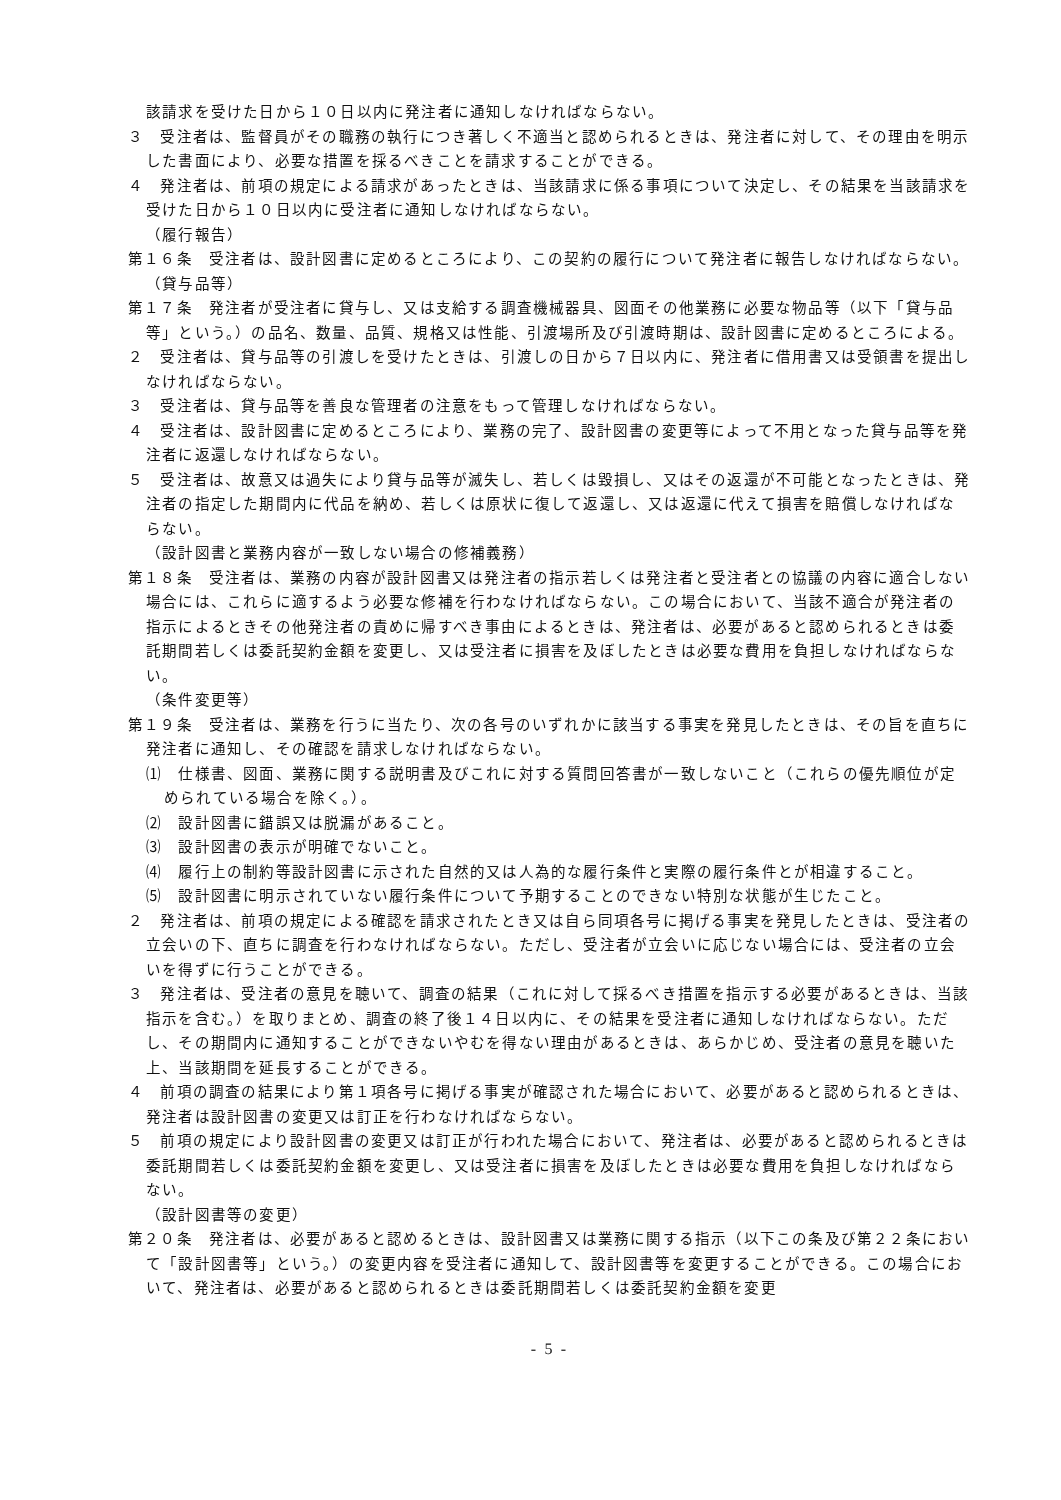該請求を受けた日から１０日以内に発注者に通知しなければならない。
３　受注者は、監督員がその職務の執行につき著しく不適当と認められるときは、発注者に対して、その理由を明示した書面により、必要な措置を採るべきことを請求することができる。
４　発注者は、前項の規定による請求があったときは、当該請求に係る事項について決定し、その結果を当該請求を受けた日から１０日以内に受注者に通知しなければならない。
（履行報告）
第１６条　受注者は、設計図書に定めるところにより、この契約の履行について発注者に報告しなければならない。
（貸与品等）
第１７条　発注者が受注者に貸与し、又は支給する調査機械器具、図面その他業務に必要な物品等（以下「貸与品等」という。）の品名、数量、品質、規格又は性能、引渡場所及び引渡時期は、設計図書に定めるところによる。
２　受注者は、貸与品等の引渡しを受けたときは、引渡しの日から７日以内に、発注者に借用書又は受領書を提出しなければならない。
３　受注者は、貸与品等を善良な管理者の注意をもって管理しなければならない。
４　受注者は、設計図書に定めるところにより、業務の完了、設計図書の変更等によって不用となった貸与品等を発注者に返還しなければならない。
５　受注者は、故意又は過失により貸与品等が滅失し、若しくは毀損し、又はその返還が不可能となったときは、発注者の指定した期間内に代品を納め、若しくは原状に復して返還し、又は返還に代えて損害を賠償しなければならない。
（設計図書と業務内容が一致しない場合の修補義務）
第１８条　受注者は、業務の内容が設計図書又は発注者の指示若しくは発注者と受注者との協議の内容に適合しない場合には、これらに適するよう必要な修補を行わなければならない。この場合において、当該不適合が発注者の指示によるときその他発注者の責めに帰すべき事由によるときは、発注者は、必要があると認められるときは委託期間若しくは委託契約金額を変更し、又は受注者に損害を及ぼしたときは必要な費用を負担しなければならない。
（条件変更等）
第１９条　受注者は、業務を行うに当たり、次の各号のいずれかに該当する事実を発見したときは、その旨を直ちに発注者に通知し、その確認を請求しなければならない。
⑴　仕様書、図面、業務に関する説明書及びこれに対する質問回答書が一致しないこと（これらの優先順位が定められている場合を除く。）。
⑵　設計図書に錯誤又は脱漏があること。
⑶　設計図書の表示が明確でないこと。
⑷　履行上の制約等設計図書に示された自然的又は人為的な履行条件と実際の履行条件とが相違すること。
⑸　設計図書に明示されていない履行条件について予期することのできない特別な状態が生じたこと。
２　発注者は、前項の規定による確認を請求されたとき又は自ら同項各号に掲げる事実を発見したときは、受注者の立会いの下、直ちに調査を行わなければならない。ただし、受注者が立会いに応じない場合には、受注者の立会いを得ずに行うことができる。
３　発注者は、受注者の意見を聴いて、調査の結果（これに対して採るべき措置を指示する必要があるときは、当該指示を含む。）を取りまとめ、調査の終了後１４日以内に、その結果を受注者に通知しなければならない。ただし、その期間内に通知することができないやむを得ない理由があるときは、あらかじめ、受注者の意見を聴いた上、当該期間を延長することができる。
４　前項の調査の結果により第１項各号に掲げる事実が確認された場合において、必要があると認められるときは、発注者は設計図書の変更又は訂正を行わなければならない。
５　前項の規定により設計図書の変更又は訂正が行われた場合において、発注者は、必要があると認められるときは委託期間若しくは委託契約金額を変更し、又は受注者に損害を及ぼしたときは必要な費用を負担しなければならない。
（設計図書等の変更）
第２０条　発注者は、必要があると認めるときは、設計図書又は業務に関する指示（以下この条及び第２２条において「設計図書等」という。）の変更内容を受注者に通知して、設計図書等を変更することができる。この場合において、発注者は、必要があると認められるときは委託期間若しくは委託契約金額を変更
- 5 -